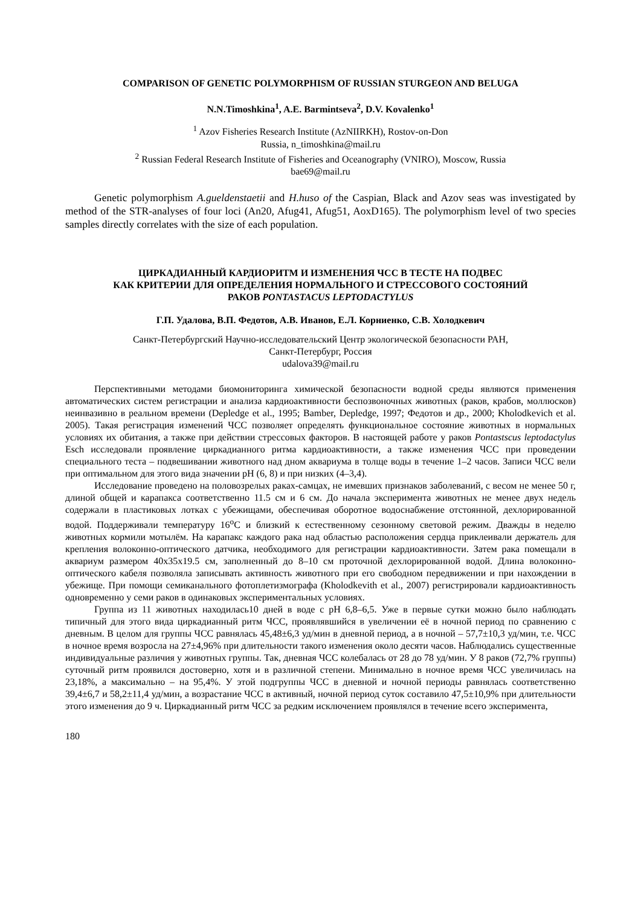COMPARISON OF GENETIC POLYMORPHISM OF RUSSIAN STURGEON AND BELUGA
N.N.Timoshkina<sup>1</sup>, A.E. Barmintseva<sup>2</sup>, D.V. Kovalenko<sup>1</sup>
<sup>1</sup> Azov Fisheries Research Institute (AzNIIRKH), Rostov-on-Don
Russia, n_timoshkina@mail.ru
<sup>2</sup> Russian Federal Research Institute of Fisheries and Oceanography (VNIRO), Moscow, Russia
bae69@mail.ru
Genetic polymorphism A.gueldenstaetii and H.huso of the Caspian, Black and Azov seas was investigated by method of the STR-analyses of four loci (An20, Afug41, Afug51, AoxD165). The polymorphism level of two species samples directly correlates with the size of each population.
ЦИРКАДИАННЫЙ КАРДИОРИТМ И ИЗМЕНЕНИЯ ЧСС В ТЕСТЕ НА ПОДВЕС
КАК КРИТЕРИИ ДЛЯ ОПРЕДЕЛЕНИЯ НОРМАЛЬНОГО И СТРЕССОВОГО СОСТОЯНИЙ
РАКОВ PONTASTACUS LEPTODACTYLUS
Г.П. Удалова, В.П. Федотов, А.В. Иванов, Е.Л. Корниенко, С.В. Холодкевич
Санкт-Петербургский Научно-исследовательский Центр экологической безопасности РАН,
Санкт-Петербург, Россия
udalova39@mail.ru
Перспективными методами биомониторинга химической безопасности водной среды являются применения автоматических систем регистрации и анализа кардиоактивности беспозвоночных животных (раков, крабов, моллюсков) неинвазивно в реальном времени (Depledge et al., 1995; Bamber, Depledge, 1997; Федотов и др., 2000; Kholodkevich et al. 2005). Такая регистрация изменений ЧСС позволяет определять функциональное состояние животных в нормальных условиях их обитания, а также при действии стрессовых факторов. В настоящей работе у раков Pontastscus leptodactylus Esch исследовали проявление циркадианного ритма кардиоактивности, а также изменения ЧСС при проведении специального теста – подвешивании животного над дном аквариума в толще воды в течение 1–2 часов. Записи ЧСС вели при оптимальном для этого вида значении pH (6, 8) и при низких (4–3,4).
Исследование проведено на половозрелых раках-самцах, не имевших признаков заболеваний, с весом не менее 50 г, длиной общей и карапакса соответственно 11.5 см и 6 см. До начала эксперимента животных не менее двух недель содержали в пластиковых лотках с убежищами, обеспечивая оборотное водоснабжение отстоянной, дехлорированной водой. Поддерживали температуру 16<sup>о</sup>С и близкий к естественному сезонному световой режим. Дважды в неделю животных кормили мотылём. На карапакс каждого рака над областью расположения сердца приклеивали держатель для крепления волоконно-оптического датчика, необходимого для регистрации кардиоактивности. Затем рака помещали в аквариум размером 40х35х19.5 см, заполненный до 8–10 см проточной дехлорированной водой. Длина волоконно-оптического кабеля позволяла записывать активность животного при его свободном передвижении и при нахождении в убежище. При помощи семиканального фотоплетизмографа (Kholodkevith et al., 2007) регистрировали кардиоактивность одновременно у семи раков в одинаковых экспериментальных условиях.
Группа из 11 животных находилась10 дней в воде с pH 6,8–6,5. Уже в первые сутки можно было наблюдать типичный для этого вида циркадианный ритм ЧСС, проявлявшийся в увеличении её в ночной период по сравнению с дневным. В целом для группы ЧСС равнялась 45,48±6,3 уд/мин в дневной период, а в ночной – 57,7±10,3 уд/мин, т.е. ЧСС в ночное время возросла на 27±4,96% при длительности такого изменения около десяти часов. Наблюдались существенные индивидуальные различия у животных группы. Так, дневная ЧСС колебалась от 28 до 78 уд/мин. У 8 раков (72,7% группы) суточный ритм проявился достоверно, хотя и в различной степени. Минимально в ночное время ЧСС увеличилась на 23,18%, а максимально – на 95,4%. У этой подгруппы ЧСС в дневной и ночной периоды равнялась соответственно 39,4±6,7 и 58,2±11,4 уд/мин, а возрастание ЧСС в активный, ночной период суток составило 47,5±10,9% при длительности этого изменения до 9 ч. Циркадианный ритм ЧСС за редким исключением проявлялся в течение всего эксперимента,
180